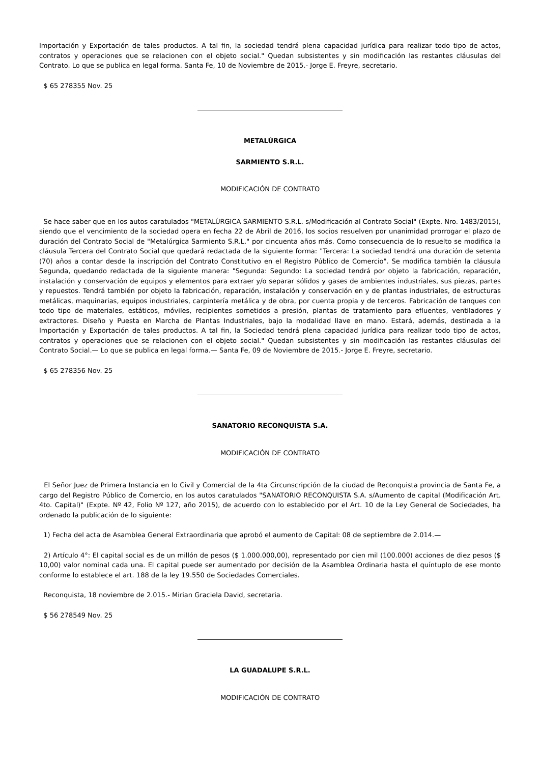Importación y Exportación de tales productos. A tal fin, la sociedad tendrá plena capacidad jurídica para realizar todo tipo de actos, contratos y operaciones que se relacionen con el objeto social." Quedan subsistentes y sin modificación las restantes cláusulas del Contrato. Lo que se publica en legal forma. Santa Fe, 10 de Noviembre de 2015.- Jorge E. Freyre, secretario.
$ 65 278355 Nov. 25
METALÚRGICA
SARMIENTO S.R.L.
MODIFICACIÓN DE CONTRATO
Se hace saber que en los autos caratulados "METALÚRGICA SARMIENTO S.R.L. s/Modificación al Contrato Social" (Expte. Nro. 1483/2015), siendo que el vencimiento de la sociedad opera en fecha 22 de Abril de 2016, los socios resuelven por unanimidad prorrogar el plazo de duración del Contrato Social de "Metalúrgica Sarmiento S.R.L." por cincuenta años más. Como consecuencia de lo resuelto se modifica la cláusula Tercera del Contrato Social que quedará redactada de la siguiente forma: "Tercera: La sociedad tendrá una duración de setenta (70) años a contar desde la inscripción del Contrato Constitutivo en el Registro Público de Comercio". Se modifica también la cláusula Segunda, quedando redactada de la siguiente manera: "Segunda: Segundo: La sociedad tendrá por objeto la fabricación, reparación, instalación y conservación de equipos y elementos para extraer y/o separar sólidos y gases de ambientes industriales, sus piezas, partes y repuestos. Tendrá también por objeto la fabricación, reparación, instalación y conservación en y de plantas industriales, de estructuras metálicas, maquinarias, equipos industriales, carpintería metálica y de obra, por cuenta propia y de terceros. Fabricación de tanques con todo tipo de materiales, estáticos, móviles, recipientes sometidos a presión, plantas de tratamiento para efluentes, ventiladores y extractores. Diseño y Puesta en Marcha de Plantas Industriales, bajo la modalidad llave en mano. Estará, además, destinada a la Importación y Exportación de tales productos. A tal fin, la Sociedad tendrá plena capacidad jurídica para realizar todo tipo de actos, contratos y operaciones que se relacionen con el objeto social." Quedan subsistentes y sin modificación las restantes cláusulas del Contrato Social.— Lo que se publica en legal forma.— Santa Fe, 09 de Noviembre de 2015.- Jorge E. Freyre, secretario.
$ 65 278356 Nov. 25
SANATORIO RECONQUISTA S.A.
MODIFICACIÓN DE CONTRATO
El Señor Juez de Primera Instancia en lo Civil y Comercial de la 4ta Circunscripción de la ciudad de Reconquista provincia de Santa Fe, a cargo del Registro Público de Comercio, en los autos caratulados "SANATORIO RECONQUISTA S.A. s/Aumento de capital (Modificación Art. 4to. Capital)" (Expte. Nº 42, Folio Nº 127, año 2015), de acuerdo con lo establecido por el Art. 10 de la Ley General de Sociedades, ha ordenado la publicación de lo siguiente:
1) Fecha del acta de Asamblea General Extraordinaria que aprobó el aumento de Capital: 08 de septiembre de 2.014.—
2) Artículo 4°: El capital social es de un millón de pesos ($ 1.000.000,00), representado por cien mil (100.000) acciones de diez pesos ($ 10,00) valor nominal cada una. El capital puede ser aumentado por decisión de la Asamblea Ordinaria hasta el quíntuplo de ese monto conforme lo establece el art. 188 de la ley 19.550 de Sociedades Comerciales.
Reconquista, 18 noviembre de 2.015.- Mirian Graciela David, secretaria.
$ 56 278549 Nov. 25
LA GUADALUPE S.R.L.
MODIFICACIÓN DE CONTRATO